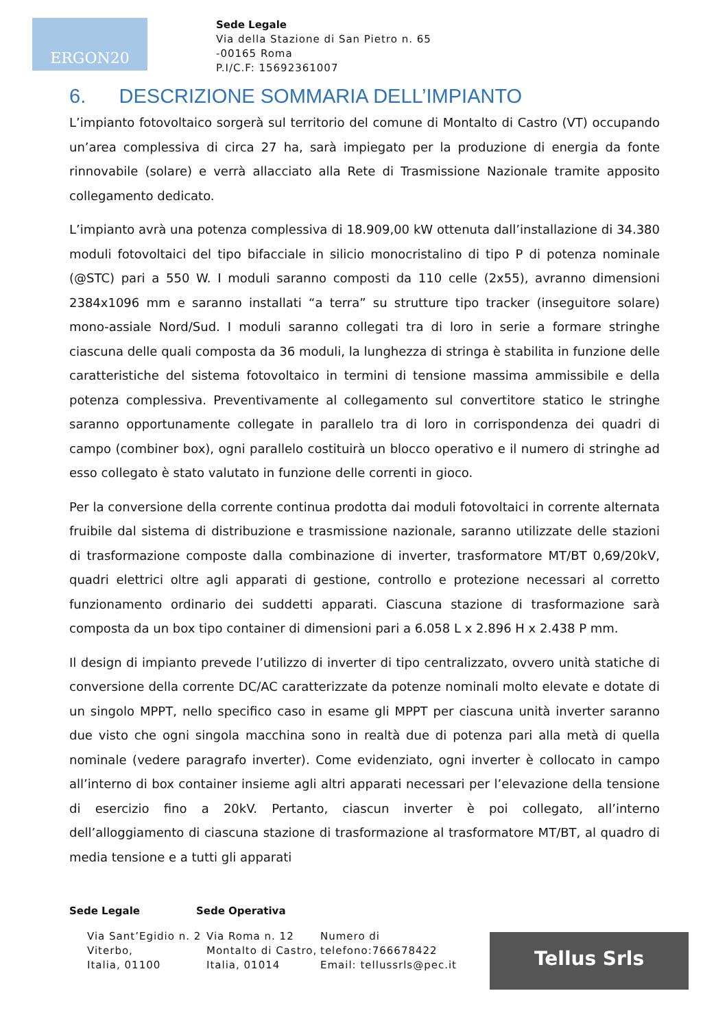ERGON20
Sede Legale
Via della Stazione di San Pietro n. 65
-00165 Roma
P.I/C.F: 15692361007
6. DESCRIZIONE SOMMARIA DELL’IMPIANTO
L’impianto fotovoltaico sorgerà sul territorio del comune di Montalto di Castro (VT) occupando un’area complessiva di circa 27 ha, sarà impiegato per la produzione di energia da fonte rinnovabile (solare) e verrà allacciato alla Rete di Trasmissione Nazionale tramite apposito collegamento dedicato.
L’impianto avrà una potenza complessiva di 18.909,00 kW ottenuta dall’installazione di 34.380 moduli fotovoltaici del tipo bifacciale in silicio monocristalino di tipo P di potenza nominale (@STC) pari a 550 W. I moduli saranno composti da 110 celle (2x55), avranno dimensioni 2384x1096 mm e saranno installati “a terra” su strutture tipo tracker (inseguitore solare) mono-assiale Nord/Sud. I moduli saranno collegati tra di loro in serie a formare stringhe ciascuna delle quali composta da 36 moduli, la lunghezza di stringa è stabilita in funzione delle caratteristiche del sistema fotovoltaico in termini di tensione massima ammissibile e della potenza complessiva. Preventivamente al collegamento sul convertitore statico le stringhe saranno opportunamente collegate in parallelo tra di loro in corrispondenza dei quadri di campo (combiner box), ogni parallelo costituirà un blocco operativo e il numero di stringhe ad esso collegato è stato valutato in funzione delle correnti in gioco.
Per la conversione della corrente continua prodotta dai moduli fotovoltaici in corrente alternata fruibile dal sistema di distribuzione e trasmissione nazionale, saranno utilizzate delle stazioni di trasformazione composte dalla combinazione di inverter, trasformatore MT/BT 0,69/20kV, quadri elettrici oltre agli apparati di gestione, controllo e protezione necessari al corretto funzionamento ordinario dei suddetti apparati. Ciascuna stazione di trasformazione sarà composta da un box tipo container di dimensioni pari a 6.058 L x 2.896 H x 2.438 P mm.
Il design di impianto prevede l’utilizzo di inverter di tipo centralizzato, ovvero unità statiche di conversione della corrente DC/AC caratterizzate da potenze nominali molto elevate e dotate di un singolo MPPT, nello specifico caso in esame gli MPPT per ciascuna unità inverter saranno due visto che ogni singola macchina sono in realtà due di potenza pari alla metà di quella nominale (vedere paragrafo inverter). Come evidenziato, ogni inverter è collocato in campo all’interno di box container insieme agli altri apparati necessari per l’elevazione della tensione di esercizio fino a 20kV. Pertanto, ciascun inverter è poi collegato, all’interno dell’alloggiamento di ciascuna stazione di trasformazione al trasformatore MT/BT, al quadro di media tensione e a tutti gli apparati
Sede Legale Sede Operativa
Via Sant’Egidio n. 2
Viterbo,
Italia, 01100
Via Roma n. 12
Montalto di Castro,
Italia, 01014
Numero di
telefono:766678422
Email: tellussrls@pec.it
Tellus Srls